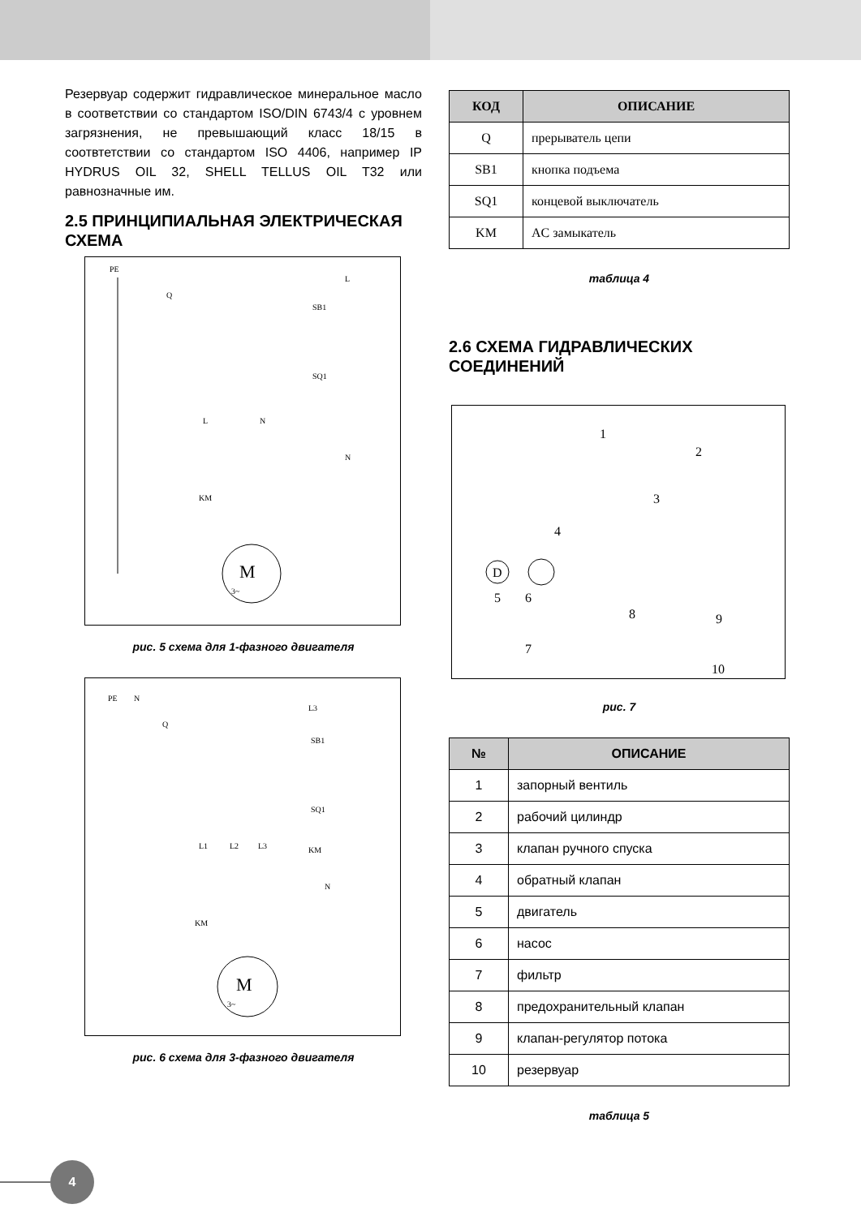Резервуар содержит гидравлическое минеральное масло в соответствии со стандартом ISO/DIN 6743/4 с уровнем загрязнения, не превышающий класс 18/15 в соотвтетствии со стандартом ISO 4406, например IP HYDRUS OIL 32, SHELL TELLUS OIL T32 или равнозначные им.
2.5 ПРИНЦИПИАЛЬНАЯ ЭЛЕКТРИЧЕСКАЯ СХЕМА
PE
Q
SB1
SQ1
L
N
L
N
KM
M
3~
рис. 5 схема для 1-фазного двигателя
PE
N
Q
SB1
SQ1
KM
L3
N
L1
L2
L3
KM
M
3~
рис. 6 схема для 3-фазного двигателя
| КОД | ОПИСАНИЕ |
| --- | --- |
| Q | прерыватель цепи |
| SB1 | кнопка подъема |
| SQ1 | концевой выключатель |
| KM | AC замыкатель |
таблица 4
2.6 СХЕМА ГИДРАВЛИЧЕСКИХ СОЕДИНЕНИЙ
1
2
3
4
5
6
7
8
9
10
D
рис. 7
| № | ОПИСАНИЕ |
| --- | --- |
| 1 | запорный вентиль |
| 2 | рабочий цилиндр |
| 3 | клапан ручного спуска |
| 4 | обратный клапан |
| 5 | двигатель |
| 6 | насос |
| 7 | фильтр |
| 8 | предохранительный клапан |
| 9 | клапан-регулятор потока |
| 10 | резервуар |
таблица 5
4